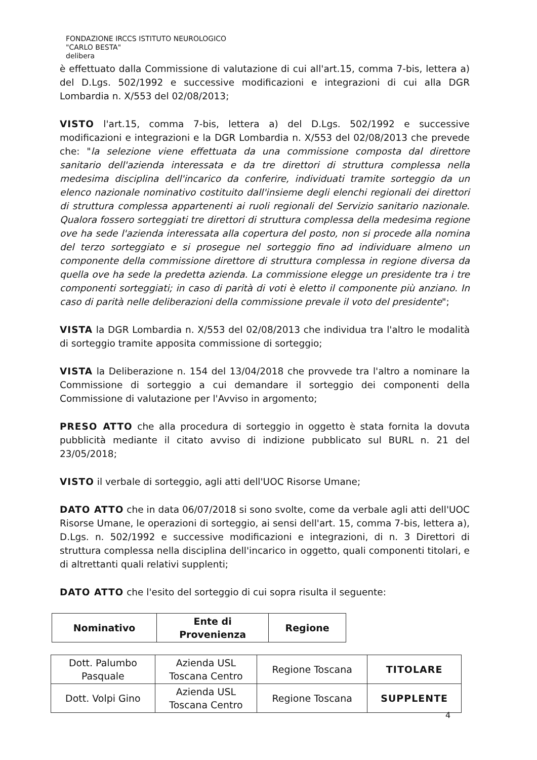FONDAZIONE IRCCS ISTITUTO NEUROLOGICO
"CARLO BESTA"
delibera
è effettuato dalla Commissione di valutazione di cui all'art.15, comma 7-bis, lettera a) del D.Lgs. 502/1992 e successive modificazioni e integrazioni di cui alla DGR Lombardia n. X/553 del 02/08/2013;
VISTO l'art.15, comma 7-bis, lettera a) del D.Lgs. 502/1992 e successive modificazioni e integrazioni e la DGR Lombardia n. X/553 del 02/08/2013 che prevede che: "la selezione viene effettuata da una commissione composta dal direttore sanitario dell'azienda interessata e da tre direttori di struttura complessa nella medesima disciplina dell'incarico da conferire, individuati tramite sorteggio da un elenco nazionale nominativo costituito dall'insieme degli elenchi regionali dei direttori di struttura complessa appartenenti ai ruoli regionali del Servizio sanitario nazionale. Qualora fossero sorteggiati tre direttori di struttura complessa della medesima regione ove ha sede l'azienda interessata alla copertura del posto, non si procede alla nomina del terzo sorteggiato e si prosegue nel sorteggio fino ad individuare almeno un componente della commissione direttore di struttura complessa in regione diversa da quella ove ha sede la predetta azienda. La commissione elegge un presidente tra i tre componenti sorteggiati; in caso di parità di voti è eletto il componente più anziano. In caso di parità nelle deliberazioni della commissione prevale il voto del presidente";
VISTA la DGR Lombardia n. X/553 del 02/08/2013 che individua tra l'altro le modalità di sorteggio tramite apposita commissione di sorteggio;
VISTA la Deliberazione n. 154 del 13/04/2018 che provvede tra l'altro a nominare la Commissione di sorteggio a cui demandare il sorteggio dei componenti della Commissione di valutazione per l'Avviso in argomento;
PRESO ATTO che alla procedura di sorteggio in oggetto è stata fornita la dovuta pubblicità mediante il citato avviso di indizione pubblicato sul BURL n. 21 del 23/05/2018;
VISTO il verbale di sorteggio, agli atti dell'UOC Risorse Umane;
DATO ATTO che in data 06/07/2018 si sono svolte, come da verbale agli atti dell'UOC Risorse Umane, le operazioni di sorteggio, ai sensi dell'art. 15, comma 7-bis, lettera a), D.Lgs. n. 502/1992 e successive modificazioni e integrazioni, di n. 3 Direttori di struttura complessa nella disciplina dell'incarico in oggetto, quali componenti titolari, e di altrettanti quali relativi supplenti;
DATO ATTO che l'esito del sorteggio di cui sopra risulta il seguente:
| Nominativo | Ente di Provenienza | Regione |
| Dott. Palumbo Pasquale | Azienda USL Toscana Centro | Regione Toscana | TITOLARE |
| Dott. Volpi Gino | Azienda USL Toscana Centro | Regione Toscana | SUPPLENTE |
4